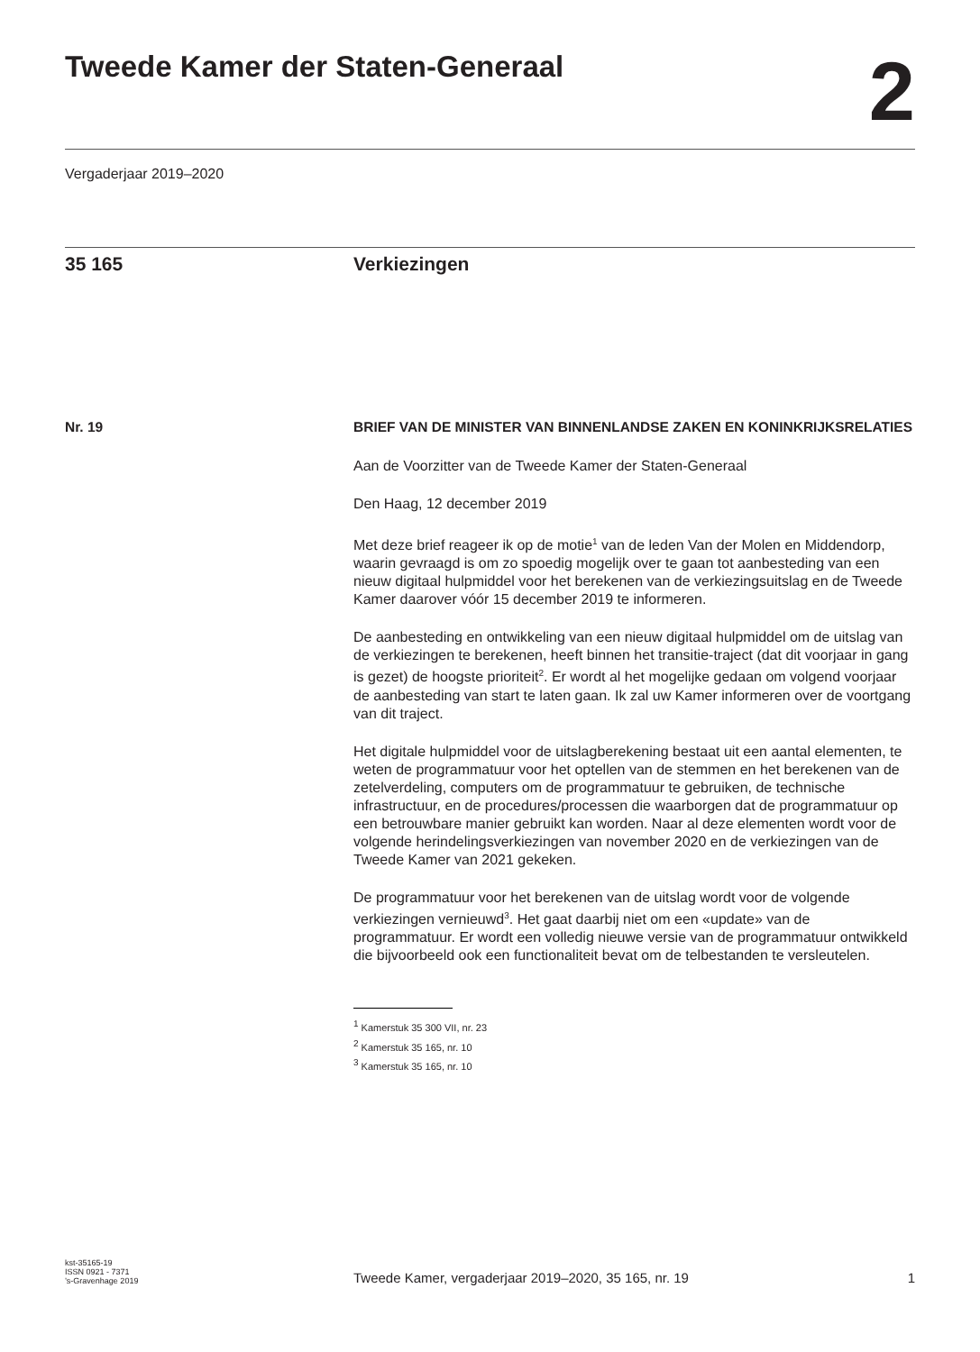Tweede Kamer der Staten-Generaal
2
Vergaderjaar 2019–2020
35 165 Verkiezingen
Nr. 19 BRIEF VAN DE MINISTER VAN BINNENLANDSE ZAKEN EN KONINKRIJKSRELATIES
Aan de Voorzitter van de Tweede Kamer der Staten-Generaal
Den Haag, 12 december 2019
Met deze brief reageer ik op de motie<sup>1</sup> van de leden Van der Molen en Middendorp, waarin gevraagd is om zo spoedig mogelijk over te gaan tot aanbesteding van een nieuw digitaal hulpmiddel voor het berekenen van de verkiezingsuitslag en de Tweede Kamer daarover vóór 15 december 2019 te informeren.
De aanbesteding en ontwikkeling van een nieuw digitaal hulpmiddel om de uitslag van de verkiezingen te berekenen, heeft binnen het transitie-traject (dat dit voorjaar in gang is gezet) de hoogste prioriteit<sup>2</sup>. Er wordt al het mogelijke gedaan om volgend voorjaar de aanbesteding van start te laten gaan. Ik zal uw Kamer informeren over de voortgang van dit traject.
Het digitale hulpmiddel voor de uitslagberekening bestaat uit een aantal elementen, te weten de programmatuur voor het optellen van de stemmen en het berekenen van de zetelverdeling, computers om de programmatuur te gebruiken, de technische infrastructuur, en de procedures/processen die waarborgen dat de programmatuur op een betrouwbare manier gebruikt kan worden. Naar al deze elementen wordt voor de volgende herindelingsverkiezingen van november 2020 en de verkiezingen van de Tweede Kamer van 2021 gekeken.
De programmatuur voor het berekenen van de uitslag wordt voor de volgende verkiezingen vernieuwd<sup>3</sup>. Het gaat daarbij niet om een «update» van de programmatuur. Er wordt een volledig nieuwe versie van de programmatuur ontwikkeld die bijvoorbeeld ook een functionaliteit bevat om de telbestanden te versleutelen.
<sup>1</sup> Kamerstuk 35 300 VII, nr. 23
<sup>2</sup> Kamerstuk 35 165, nr. 10
<sup>3</sup> Kamerstuk 35 165, nr. 10
kst-35165-19
ISSN 0921 - 7371
’s-Gravenhage 2019
Tweede Kamer, vergaderjaar 2019–2020, 35 165, nr. 19
1